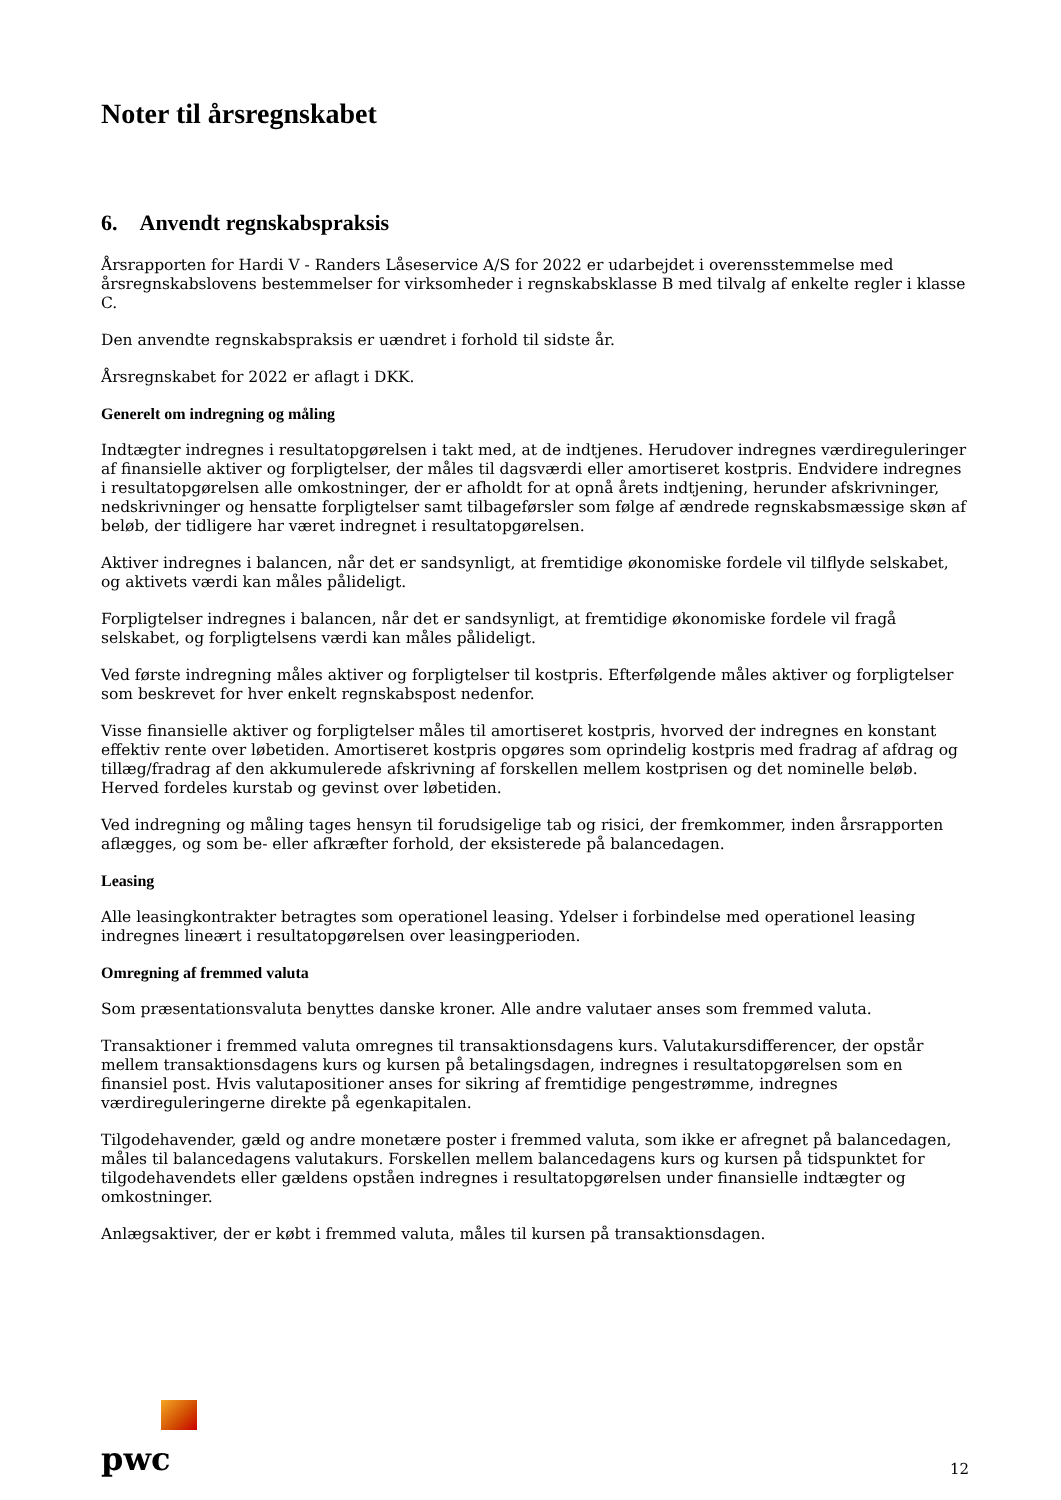Noter til årsregnskabet
6. Anvendt regnskabspraksis
Årsrapporten for Hardi V - Randers Låseservice A/S for 2022 er udarbejdet i overensstemmelse med årsregnskabslovens bestemmelser for virksomheder i regnskabsklasse B med tilvalg af enkelte regler i klasse C.
Den anvendte regnskabspraksis er uændret i forhold til sidste år.
Årsregnskabet for 2022 er aflagt i DKK.
Generelt om indregning og måling
Indtægter indregnes i resultatopgørelsen i takt med, at de indtjenes. Herudover indregnes værdireguleringer af finansielle aktiver og forpligtelser, der måles til dagsværdi eller amortiseret kostpris. Endvidere indregnes i resultatopgørelsen alle omkostninger, der er afholdt for at opnå årets indtjening, herunder afskrivninger, nedskrivninger og hensatte forpligtelser samt tilbageførsler som følge af ændrede regnskabsmæssige skøn af beløb, der tidligere har været indregnet i resultatopgørelsen.
Aktiver indregnes i balancen, når det er sandsynligt, at fremtidige økonomiske fordele vil tilflyde selskabet, og aktivets værdi kan måles pålideligt.
Forpligtelser indregnes i balancen, når det er sandsynligt, at fremtidige økonomiske fordele vil fragå selskabet, og forpligtelsens værdi kan måles pålideligt.
Ved første indregning måles aktiver og forpligtelser til kostpris. Efterfølgende måles aktiver og forpligtelser som beskrevet for hver enkelt regnskabspost nedenfor.
Visse finansielle aktiver og forpligtelser måles til amortiseret kostpris, hvorved der indregnes en konstant effektiv rente over løbetiden. Amortiseret kostpris opgøres som oprindelig kostpris med fradrag af afdrag og tillæg/fradrag af den akkumulerede afskrivning af forskellen mellem kostprisen og det nominelle beløb. Herved fordeles kurstab og gevinst over løbetiden.
Ved indregning og måling tages hensyn til forudsigelige tab og risici, der fremkommer, inden årsrapporten aflægges, og som be- eller afkræfter forhold, der eksisterede på balancedagen.
Leasing
Alle leasingkontrakter betragtes som operationel leasing. Ydelser i forbindelse med operationel leasing indregnes lineært i resultatopgørelsen over leasingperioden.
Omregning af fremmed valuta
Som præsentationsvaluta benyttes danske kroner. Alle andre valutaer anses som fremmed valuta.
Transaktioner i fremmed valuta omregnes til transaktionsdagens kurs. Valutakursdifferencer, der opstår mellem transaktionsdagens kurs og kursen på betalingsdagen, indregnes i resultatopgørelsen som en finansiel post. Hvis valutapositioner anses for sikring af fremtidige pengestrømme, indregnes værdireguleringerne direkte på egenkapitalen.
Tilgodehavender, gæld og andre monetære poster i fremmed valuta, som ikke er afregnet på balancedagen, måles til balancedagens valutakurs. Forskellen mellem balancedagens kurs og kursen på tidspunktet for tilgodehavendets eller gældens opståen indregnes i resultatopgørelsen under finansielle indtægter og omkostninger.
Anlægsaktiver, der er købt i fremmed valuta, måles til kursen på transaktionsdagen.
pwc
12